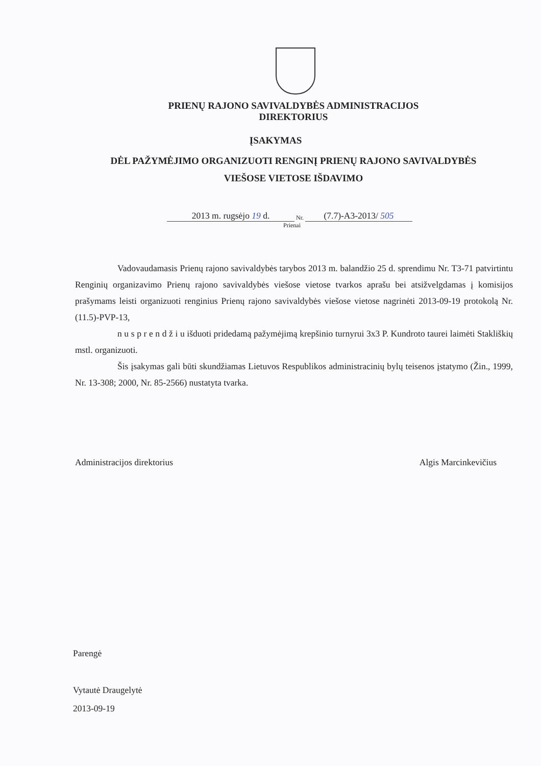PRIENŲ RAJONO SAVIVALDYBĖS ADMINISTRACIJOS
DIREKTORIUS
ĮSAKYMAS
DĖL PAŽYMĖJIMO ORGANIZUOTI RENGINĮ PRIENŲ RAJONO SAVIVALDYBĖS
VIEŠOSE VIETOSE IŠDAVIMO
2013 m. rugsėjo 19 d. Nr. (7.7)-A3-2013/ 505
Prienai
Vadovaudamasis Prienų rajono savivaldybės tarybos 2013 m. balandžio 25 d. sprendimu Nr. T3-71 patvirtintu Renginių organizavimo Prienų rajono savivaldybės viešose vietose tvarkos aprašu bei atsižvelgdamas į komisijos prašymams leisti organizuoti renginius Prienų rajono savivaldybės viešose vietose nagrinėti 2013-09-19 protokolą Nr. (11.5)-PVP-13,
n u s p r e n d ž i u išduoti pridedamą pažymėjimą krepšinio turnyrui 3x3 P. Kundroto taurei laimėti Stakliškių mstl. organizuoti.
Šis įsakymas gali būti skundžiamas Lietuvos Respublikos administracinių bylų teisenos įstatymo (Žin., 1999, Nr. 13-308; 2000, Nr. 85-2566) nustatyta tvarka.
Administracijos direktorius Algis Marcinkevičius
Parengė
Vytautė Draugelytė
2013-09-19